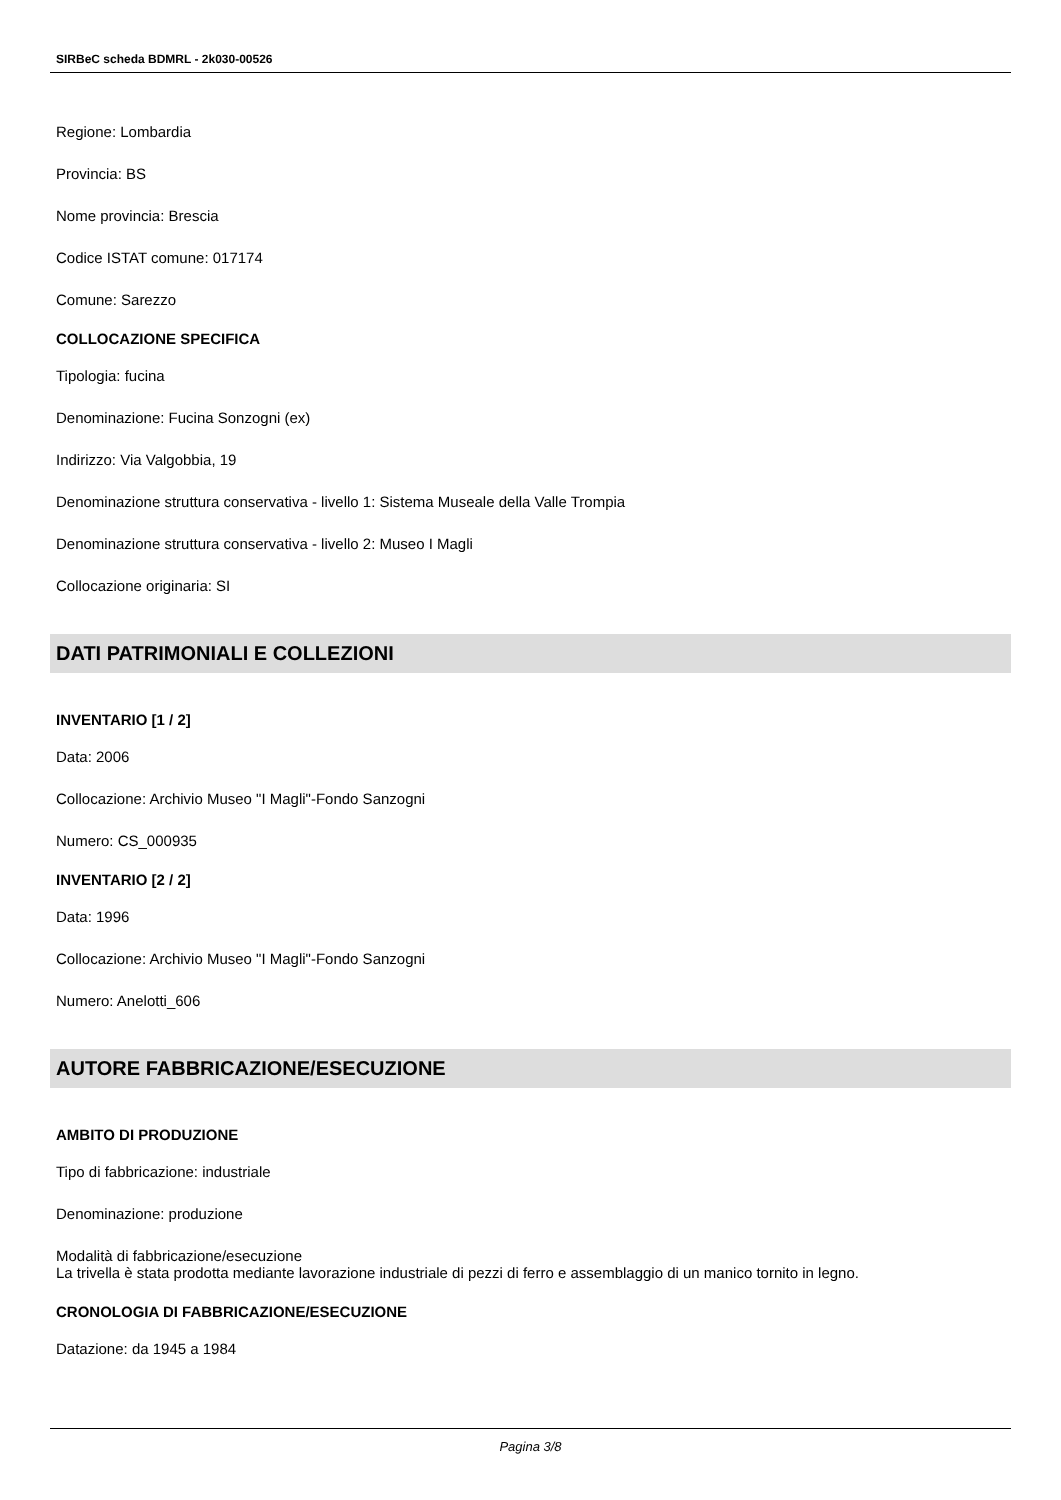SIRBeC scheda BDMRL - 2k030-00526
Regione: Lombardia
Provincia: BS
Nome provincia: Brescia
Codice ISTAT comune: 017174
Comune: Sarezzo
COLLOCAZIONE SPECIFICA
Tipologia: fucina
Denominazione: Fucina Sonzogni (ex)
Indirizzo: Via Valgobbia, 19
Denominazione struttura conservativa - livello 1: Sistema Museale della Valle Trompia
Denominazione struttura conservativa - livello 2: Museo I Magli
Collocazione originaria: SI
DATI PATRIMONIALI E COLLEZIONI
INVENTARIO [1 / 2]
Data: 2006
Collocazione: Archivio Museo "I Magli"-Fondo Sanzogni
Numero: CS_000935
INVENTARIO [2 / 2]
Data: 1996
Collocazione: Archivio Museo "I Magli"-Fondo Sanzogni
Numero: Anelotti_606
AUTORE FABBRICAZIONE/ESECUZIONE
AMBITO DI PRODUZIONE
Tipo di fabbricazione: industriale
Denominazione: produzione
Modalità di fabbricazione/esecuzione
La trivella è stata prodotta mediante lavorazione industriale di pezzi di ferro e assemblaggio di un manico tornito in legno.
CRONOLOGIA DI FABBRICAZIONE/ESECUZIONE
Datazione: da 1945 a 1984
Pagina 3/8